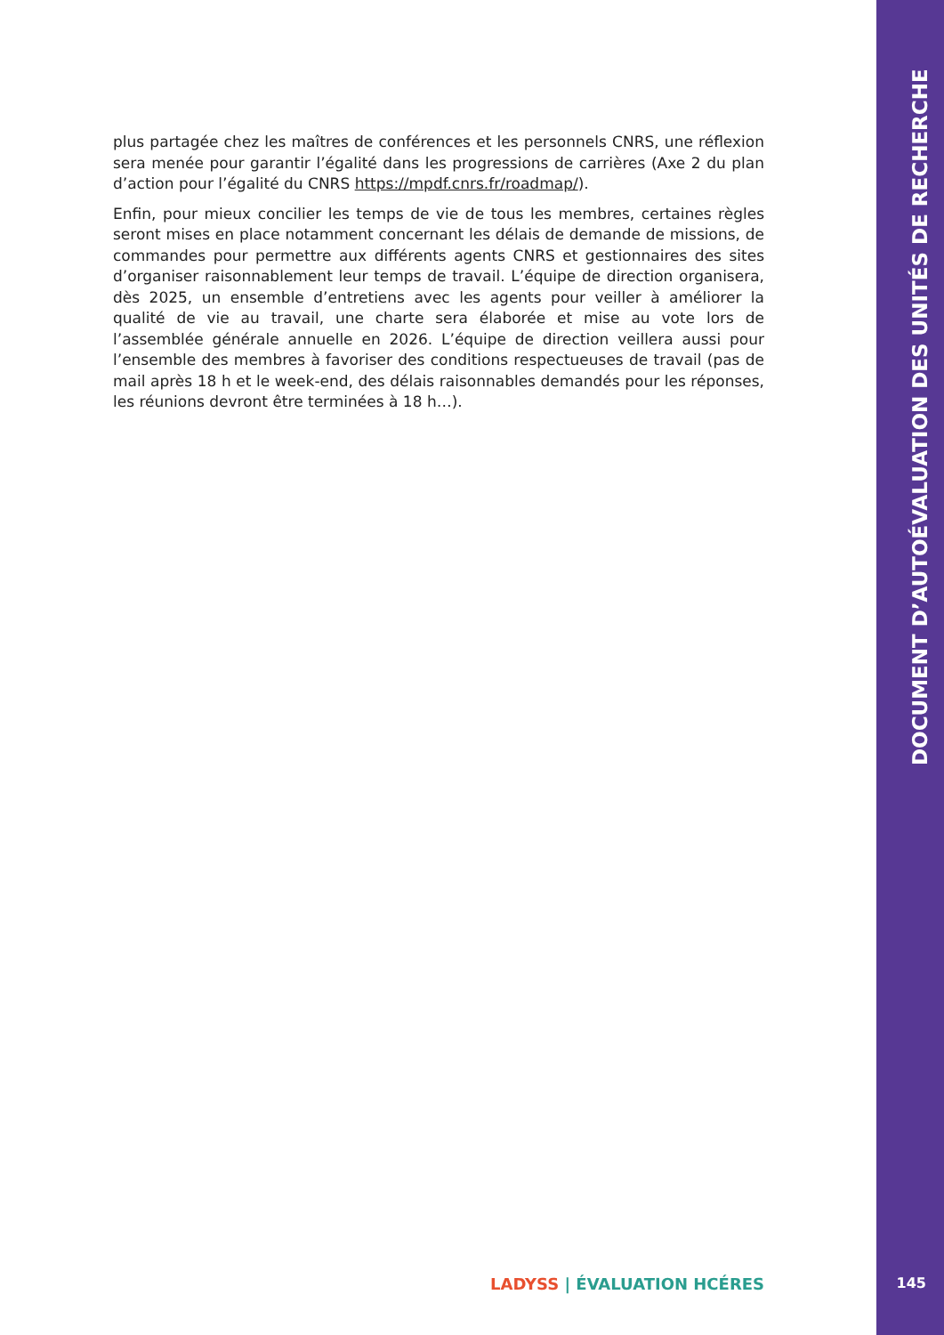plus partagée chez les maîtres de conférences et les personnels CNRS, une réflexion sera menée pour garantir l’égalité dans les progressions de carrières (Axe 2 du plan d’action pour l’égalité du CNRS https://mpdf.cnrs.fr/roadmap/).
Enfin, pour mieux concilier les temps de vie de tous les membres, certaines règles seront mises en place notamment concernant les délais de demande de missions, de commandes pour permettre aux différents agents CNRS et gestionnaires des sites d’organiser raisonnablement leur temps de travail. L’équipe de direction organisera, dès 2025, un ensemble d’entretiens avec les agents pour veiller à améliorer la qualité de vie au travail, une charte sera élaborée et mise au vote lors de l’assemblée générale annuelle en 2026. L’équipe de direction veillera aussi pour l’ensemble des membres à favoriser des conditions respectueuses de travail (pas de mail après 18 h et le week-end, des délais raisonnables demandés pour les réponses, les réunions devront être terminées à 18 h…).
DOCUMENT D’AUTOÉVALUATION DES UNITÉS DE RECHERCHE
LADYSS | ÉVALUATION HCÉRES 145